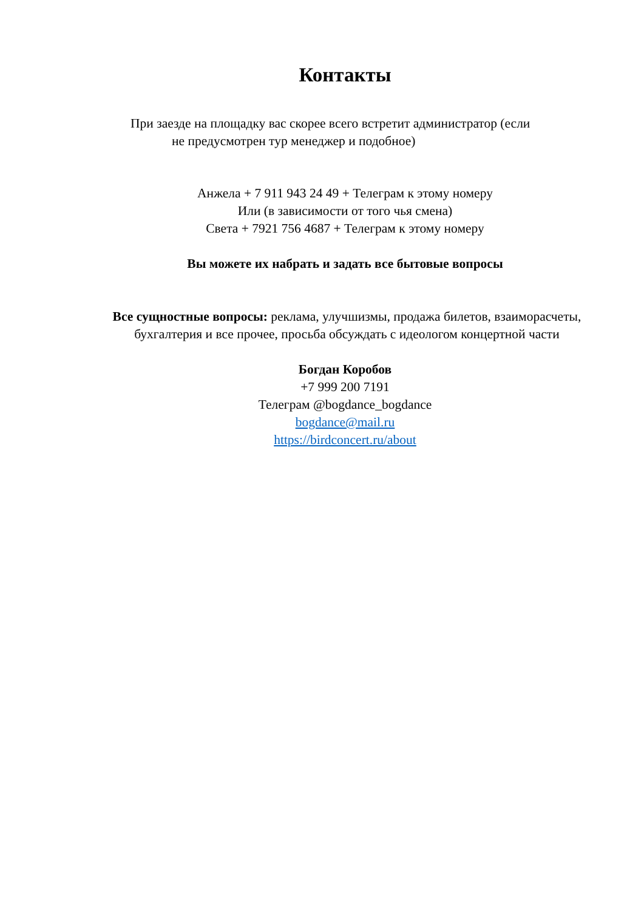Контакты
При заезде на площадку вас скорее всего встретит администратор (если
не предусмотрен тур менеджер и подобное)
Анжела + 7 911 943 24 49 + Телеграм к этому номеру
Или (в зависимости от того чья смена)
Света + 7921 756 4687 + Телеграм к этому номеру
Вы можете их набрать и задать все бытовые вопросы
Все сущностные вопросы: реклама, улучшизмы, продажа билетов, взаиморасчеты, бухгалтерия и все прочее, просьба обсуждать с идеологом концертной части
Богдан Коробов
+7 999 200 7191
Телеграм @bogdance_bogdance
bogdance@mail.ru
https://birdconcert.ru/about